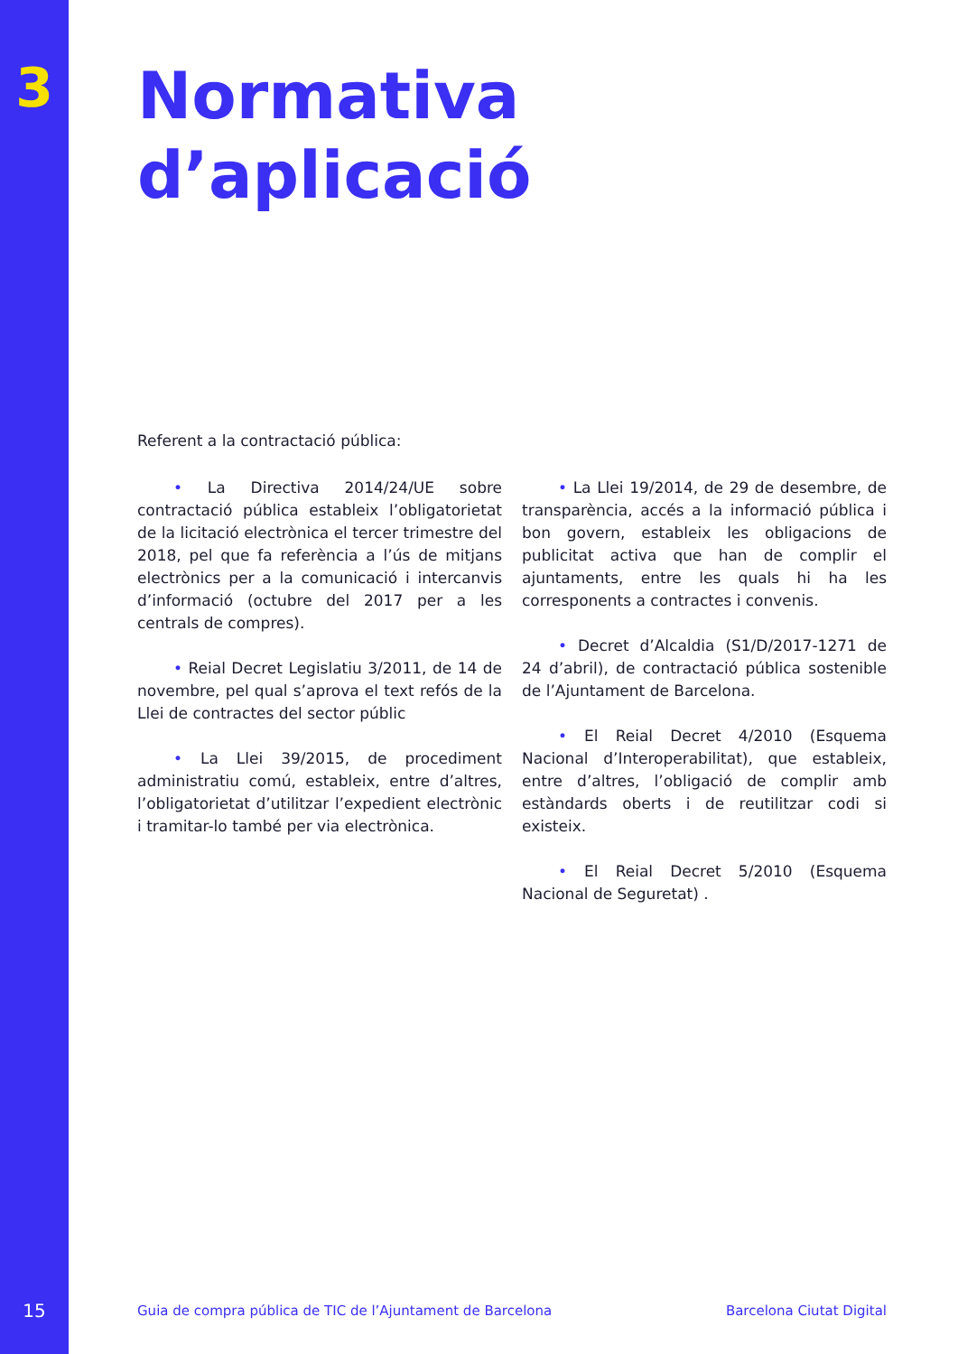3
Normativa
d’aplicació
Referent a la contractació pública:
• La Directiva 2014/24/UE sobre contractació pública estableix l’obligatorietat de la licitació electrònica el tercer trimestre del 2018, pel que fa referència a l’ús de mitjans electrònics per a la comunicació i intercanvis d’informació (octubre del 2017 per a les centrals de compres).
• Reial Decret Legislatiu 3/2011, de 14 de novembre, pel qual s’aprova el text refós de la Llei de contractes del sector públic
• La Llei 39/2015, de procediment administratiu comú, estableix, entre d’altres, l’obligatorietat d’utilitzar l’expedient electrònic i tramitar-lo també per via electrònica.
• La Llei 19/2014, de 29 de desembre, de transparència, accés a la informació pública i bon govern, estableix les obligacions de publicitat activa que han de complir el ajuntaments, entre les quals hi ha les corresponents a contractes i convenis.
• Decret d’Alcaldia (S1/D/2017-1271 de 24 d’abril), de contractació pública sostenible de l’Ajuntament de Barcelona.
• El Reial Decret 4/2010 (Esquema Nacional d’Interoperabilitat), que estableix, entre d’altres, l’obligació de complir amb estàndards oberts i de reutilitzar codi si existeix.
• El Reial Decret 5/2010 (Esquema Nacional de Seguretat) .
15 Guia de compra pública de TIC de l’Ajuntament de Barcelona Barcelona Ciutat Digital